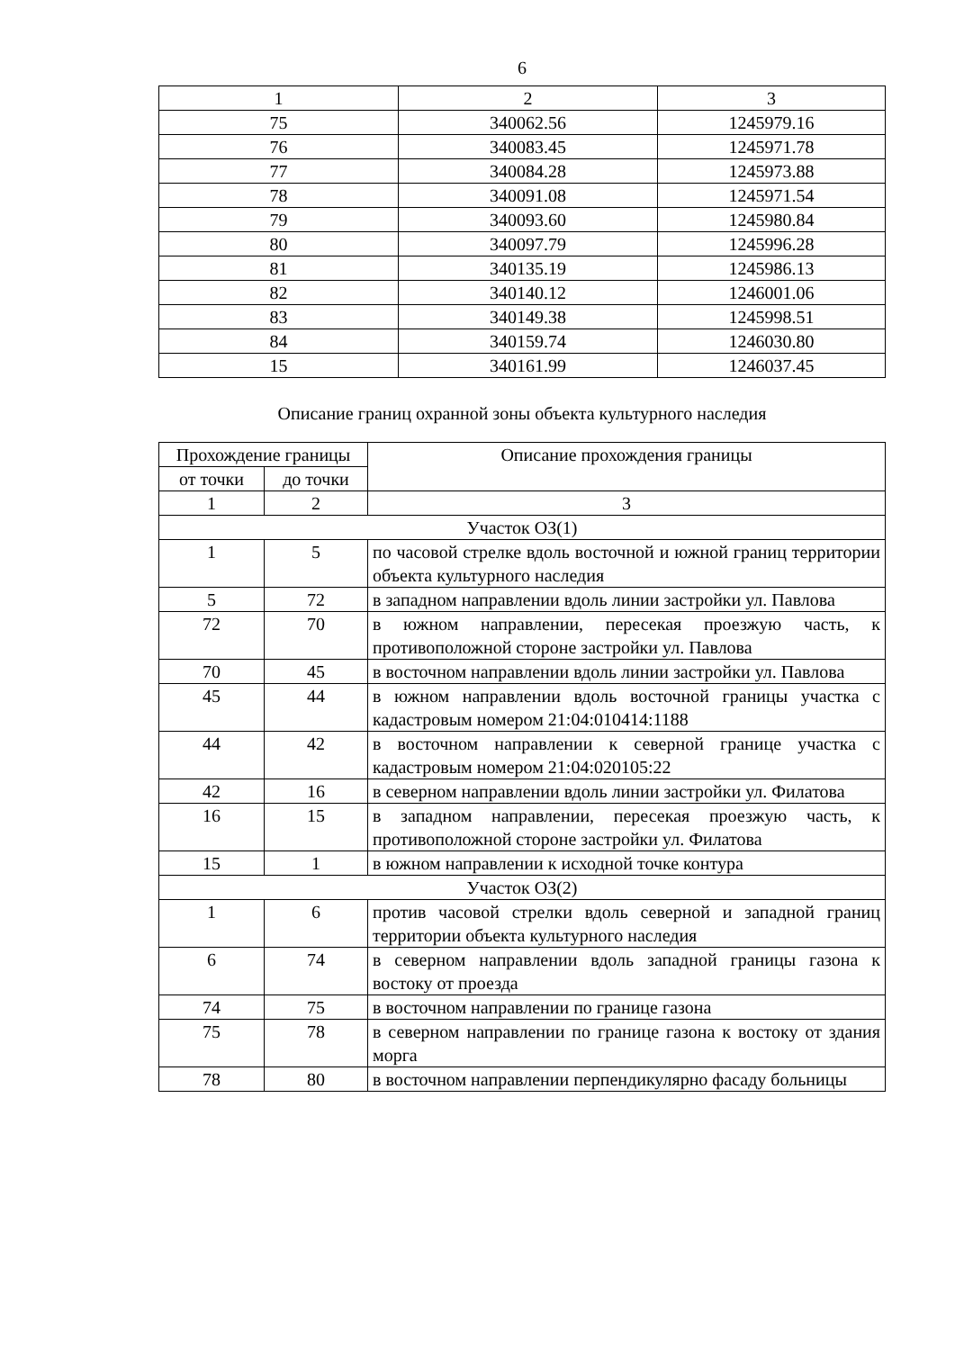6
| 1 | 2 | 3 |
| 75 | 340062.56 | 1245979.16 |
| 76 | 340083.45 | 1245971.78 |
| 77 | 340084.28 | 1245973.88 |
| 78 | 340091.08 | 1245971.54 |
| 79 | 340093.60 | 1245980.84 |
| 80 | 340097.79 | 1245996.28 |
| 81 | 340135.19 | 1245986.13 |
| 82 | 340140.12 | 1246001.06 |
| 83 | 340149.38 | 1245998.51 |
| 84 | 340159.74 | 1246030.80 |
| 15 | 340161.99 | 1246037.45 |
Описание границ охранной зоны объекта культурного наследия
| Прохождение границы | | Описание прохождения границы |
| --- | --- | --- |
| от точки | до точки | |
| 1 | 2 | 3 |
| Участок ОЗ(1) | | |
| 1 | 5 | по часовой стрелке вдоль восточной и южной границ территории объекта культурного наследия |
| 5 | 72 | в западном направлении вдоль линии застройки ул. Павлова |
| 72 | 70 | в южном направлении, пересекая проезжую часть, к противоположной стороне застройки ул. Павлова |
| 70 | 45 | в восточном направлении вдоль линии застройки ул. Павлова |
| 45 | 44 | в южном направлении вдоль восточной границы участка с кадастровым номером 21:04:010414:1188 |
| 44 | 42 | в восточном направлении к северной границе участка с кадастровым номером 21:04:020105:22 |
| 42 | 16 | в северном направлении вдоль линии застройки ул. Филатова |
| 16 | 15 | в западном направлении, пересекая проезжую часть, к противоположной стороне застройки ул. Филатова |
| 15 | 1 | в южном направлении к исходной точке контура |
| Участок ОЗ(2) | | |
| 1 | 6 | против часовой стрелки вдоль северной и западной границ территории объекта культурного наследия |
| 6 | 74 | в северном направлении вдоль западной границы газона к востоку от проезда |
| 74 | 75 | в восточном направлении по границе газона |
| 75 | 78 | в северном направлении по границе газона к востоку от здания морга |
| 78 | 80 | в восточном направлении перпендикулярно фасаду больницы |